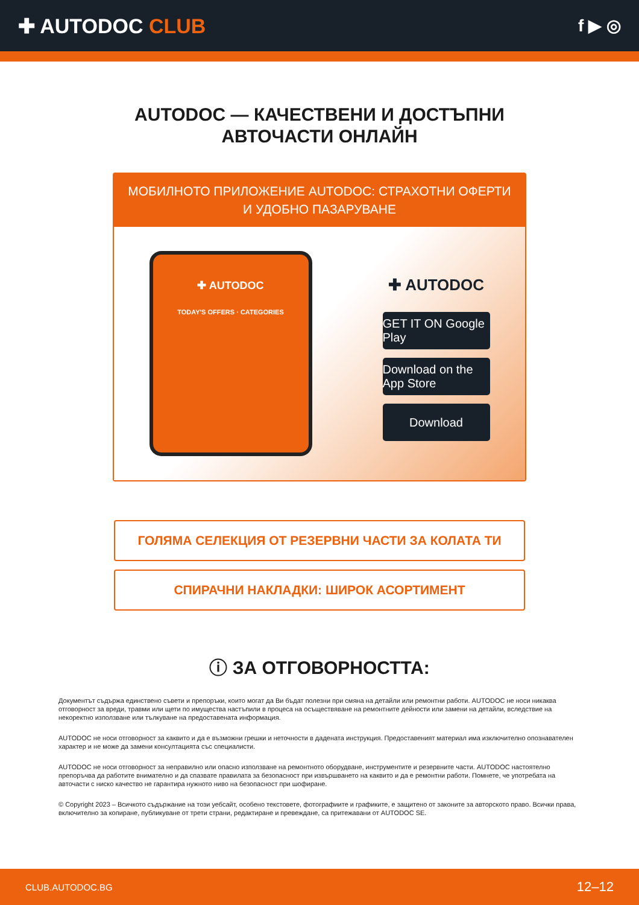✚ AUTODOC CLUB
f ▶ ◎
AUTODOC — КАЧЕСТВЕНИ И ДОСТЪПНИ
АВТОЧАСТИ ОНЛАЙН
МОБИЛНОТО ПРИЛОЖЕНИЕ AUTODOC: СТРАХОТНИ ОФЕРТИ И УДОБНО ПАЗАРУВАНЕ
✚ AUTODOC
TODAY'S OFFERS · CATEGORIES
✚ AUTODOC
GET IT ON Google Play
Download on the App Store
Download
ГОЛЯМА СЕЛЕКЦИЯ ОТ РЕЗЕРВНИ ЧАСТИ ЗА КОЛАТА ТИ
СПИРАЧНИ НАКЛАДКИ: ШИРОК АСОРТИМЕНТ
ⓘ ЗА ОТГОВОРНОСТТА:
Документът съдържа единствено съвети и препоръки, които могат да Ви бъдат полезни при смяна на детайли или ремонтни работи. AUTODOC не носи никаква отговорност за вреди, травми или щети по имущества настъпили в процеса на осъществяване на ремонтните дейности или замени на детайли, вследствие на некоректно използване или тълкуване на предоставената информация.
AUTODOC не носи отговорност за каквито и да е възможни грешки и неточности в дадената инструкция. Предоставеният материал има изключително опознавателен характер и не може да замени консултацията със специалисти.
AUTODOC не носи отговорност за неправилно или опасно използване на ремонтното оборудване, инструментите и резервните части. AUTODOC настоятелно препоръчва да работите внимателно и да спазвате правилата за безопасност при извършването на каквито и да е ремонтни работи. Помнете, че употребата на авточасти с ниско качество не гарантира нужното ниво на безопасност при шофиране.
© Copyright 2023 – Всичкото съдържание на този уебсайт, особено текстовете, фотографиите и графиките, е защитено от законите за авторското право. Всички права, включително за копиране, публикуване от трети страни, редактиране и превеждане, са притежавани от AUTODOC SE.
CLUB.AUTODOC.BG 12–12